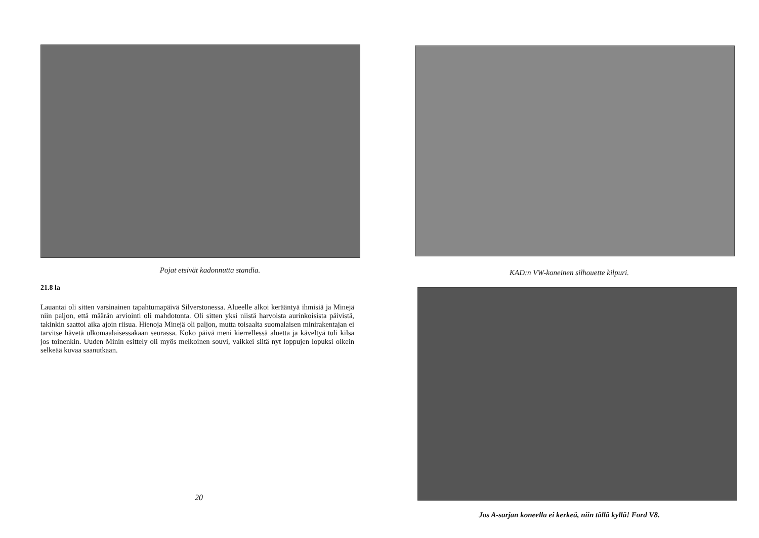Pojat etsivät kadonnutta standia.
21.8 la
Lauantai oli sitten varsinainen tapahtumapäivä Silverstonessa. Alueelle alkoi kerääntyä ihmisiä ja Minejä niin paljon, että määrän arviointi oli mahdotonta. Oli sitten yksi niistä harvoista aurinkoisista päivistä, takinkin saattoi aika ajoin riisua. Hienoja Minejä oli paljon, mutta toisaalta suomalaisen minirakentajan ei tarvitse hävetä ulkomaalaisessakaan seurassa. Koko päivä meni kierrellessä aluetta ja käveltyä tuli kilsa jos toinenkin. Uuden Minin esittely oli myös melkoinen souvi, vaikkei siitä nyt loppujen lopuksi oikein selkeää kuvaa saanutkaan.
20
KAD:n VW-koneinen silhouette kilpuri.
Jos A-sarjan koneella ei kerkeä, niin tällä kyllä! Ford V8.